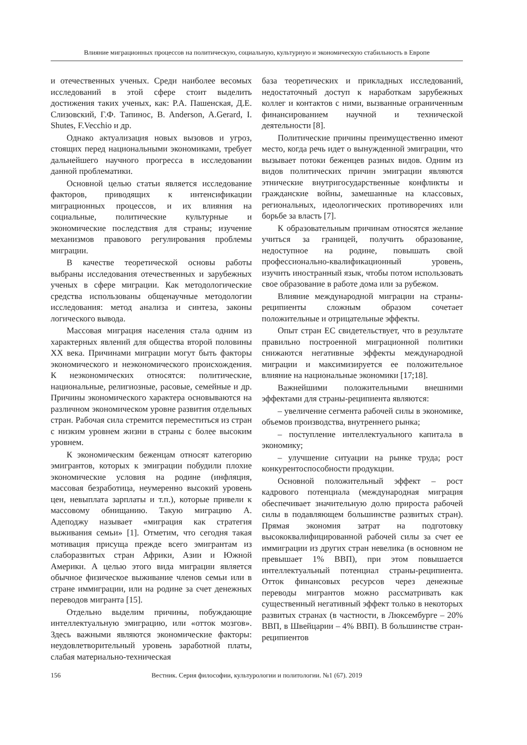Влияние миграционных процессов на политическую, социальную, культурную и экономическую стабильность в Европе
и отечественных ученых. Среди наиболее весомых исследований в этой сфере стоит выделить достижения таких ученых, как: Р.А. Пашенская, Д.Е. Слизовский, Г.Ф. Тапинос, B. Anderson, A.Gerard, I. Shutes, F.Vecchio и др.
Однако актуализация новых вызовов и угроз, стоящих перед национальными экономиками, требует дальнейшего научного прогресса в исследовании данной проблематики.
Основной целью статьи является исследование факторов, приводящих к интенсификации миграционных процессов, и их влияния на социальные, политические культурные и экономические последствия для страны; изучение механизмов правового регулирования проблемы миграции.
В качестве теоретической основы работы выбраны исследования отечественных и зарубежных ученых в сфере миграции. Как методологические средства использованы общенаучные методологии исследования: метод анализа и синтеза, законы логического вывода.
Массовая миграция населения стала одним из характерных явлений для общества второй половины XX века. Причинами миграции могут быть факторы экономического и неэкономического происхождения. К неэкономических относятся: политические, национальные, религиозные, расовые, семейные и др. Причины экономического характера основываются на различном экономическом уровне развития отдельных стран. Рабочая сила стремится переместиться из стран с низким уровнем жизни в страны с более высоким уровнем.
К экономическим беженцам относят категорию эмигрантов, которых к эмиграции побудили плохие экономические условия на родине (инфляция, массовая безработица, неумеренно высокий уровень цен, невыплата зарплаты и т.п.), которые привели к массовому обнищанию. Такую миграцию А. Адеподжу называет «миграция как стратегия выживания семьи» [1]. Отметим, что сегодня такая мотивация присуща прежде всего эмигрантам из слаборазвитых стран Африки, Азии и Южной Америки. А целью этого вида миграции является обычное физическое выживание членов семьи или в стране иммиграции, или на родине за счет денежных переводов мигранта [15].
Отдельно выделим причины, побуждающие интеллектуальную эмиграцию, или «отток мозгов». Здесь важными являются экономические факторы: неудовлетворительный уровень заработной платы, слабая материально-техническая
база теоретических и прикладных исследований, недостаточный доступ к наработкам зарубежных коллег и контактов с ними, вызванные ограниченным финансированием научной и технической деятельности [8].
Политические причины преимущественно имеют место, когда речь идет о вынужденной эмиграции, что вызывает потоки беженцев разных видов. Одним из видов политических причин эмиграции являются этнические внутригосударственные конфликты и гражданские войны, замешанные на классовых, региональных, идеологических противоречиях или борьбе за власть [7].
К образовательным причинам относятся желание учиться за границей, получить образование, недоступное на родине, повышать свой профессионально-квалификационный уровень, изучить иностранный язык, чтобы потом использовать свое образование в работе дома или за рубежом.
Влияние международной миграции на страны-реципиенты сложным образом сочетает положительные и отрицательные эффекты.
Опыт стран ЕС свидетельствует, что в результате правильно построенной миграционной политики снижаются негативные эффекты международной миграции и максимизируется ее положительное влияние на национальные экономики [17;18].
Важнейшими положительными внешними эффектами для страны-реципиента являются:
– увеличение сегмента рабочей силы в экономике, объемов производства, внутреннего рынка;
– поступление интеллектуального капитала в экономику;
– улучшение ситуации на рынке труда; рост конкурентоспособности продукции.
Основной положительный эффект – рост кадрового потенциала (международная миграция обеспечивает значительную долю прироста рабочей силы в подавляющем большинстве развитых стран). Прямая экономия затрат на подготовку высококвалифицированной рабочей силы за счет ее иммиграции из других стран невелика (в основном не превышает 1% ВВП), при этом повышается интеллектуальный потенциал страны-реципиента. Отток финансовых ресурсов через денежные переводы мигрантов можно рассматривать как существенный негативный эффект только в некоторых развитых странах (в частности, в Люксембурге – 20% ВВП, в Швейцарии – 4% ВВП). В большинстве стран-реципиентов
156
Вестник. Серия философии, культурологии и политологии. №1 (67). 2019